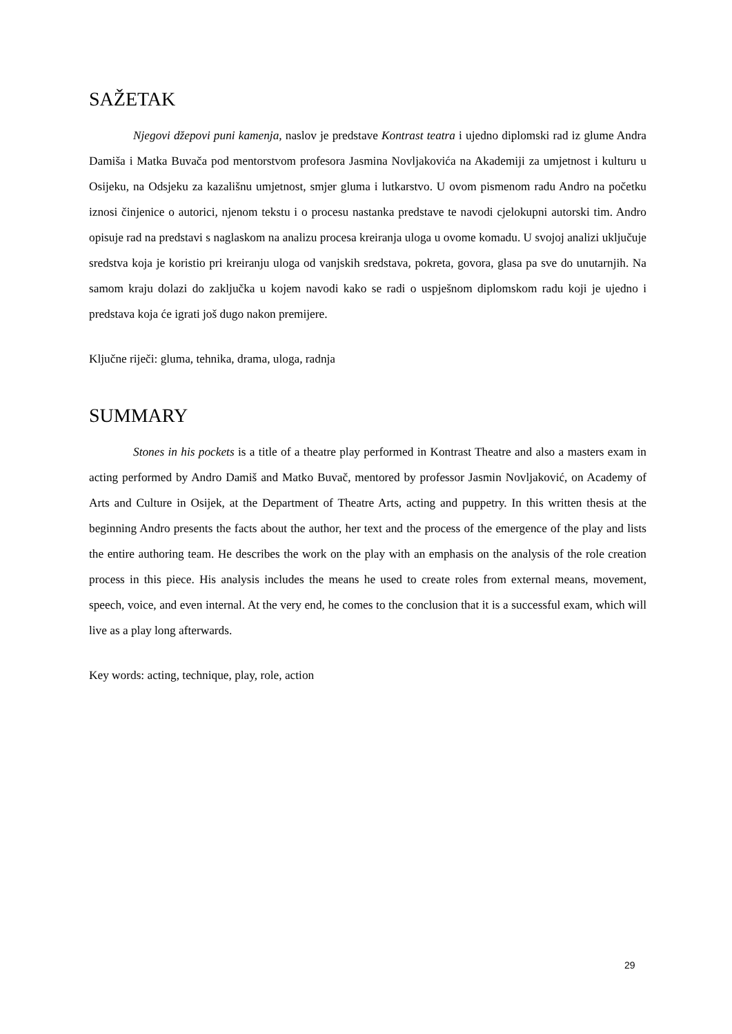SAŽETAK
Njegovi džepovi puni kamenja, naslov je predstave Kontrast teatra i ujedno diplomski rad iz glume Andra Damiša i Matka Buvača pod mentorstvom profesora Jasmina Novljakovića na Akademiji za umjetnost i kulturu u Osijeku, na Odsjeku za kazališnu umjetnost, smjer gluma i lutkarstvo. U ovom pismenom radu Andro na početku iznosi činjenice o autorici, njenom tekstu i o procesu nastanka predstave te navodi cjelokupni autorski tim. Andro opisuje rad na predstavi s naglaskom na analizu procesa kreiranja uloga u ovome komadu. U svojoj analizi uključuje sredstva koja je koristio pri kreiranju uloga od vanjskih sredstava, pokreta, govora, glasa pa sve do unutarnjih. Na samom kraju dolazi do zaključka u kojem navodi kako se radi o uspješnom diplomskom radu koji je ujedno i predstava koja će igrati još dugo nakon premijere.
Ključne riječi: gluma, tehnika, drama, uloga, radnja
SUMMARY
Stones in his pockets is a title of a theatre play performed in Kontrast Theatre and also a masters exam in acting performed by Andro Damiš and Matko Buvač, mentored by professor Jasmin Novljaković, on Academy of Arts and Culture in Osijek, at the Department of Theatre Arts, acting and puppetry. In this written thesis at the beginning Andro presents the facts about the author, her text and the process of the emergence of the play and lists the entire authoring team. He describes the work on the play with an emphasis on the analysis of the role creation process in this piece. His analysis includes the means he used to create roles from external means, movement, speech, voice, and even internal. At the very end, he comes to the conclusion that it is a successful exam, which will live as a play long afterwards.
Key words: acting, technique, play, role, action
29